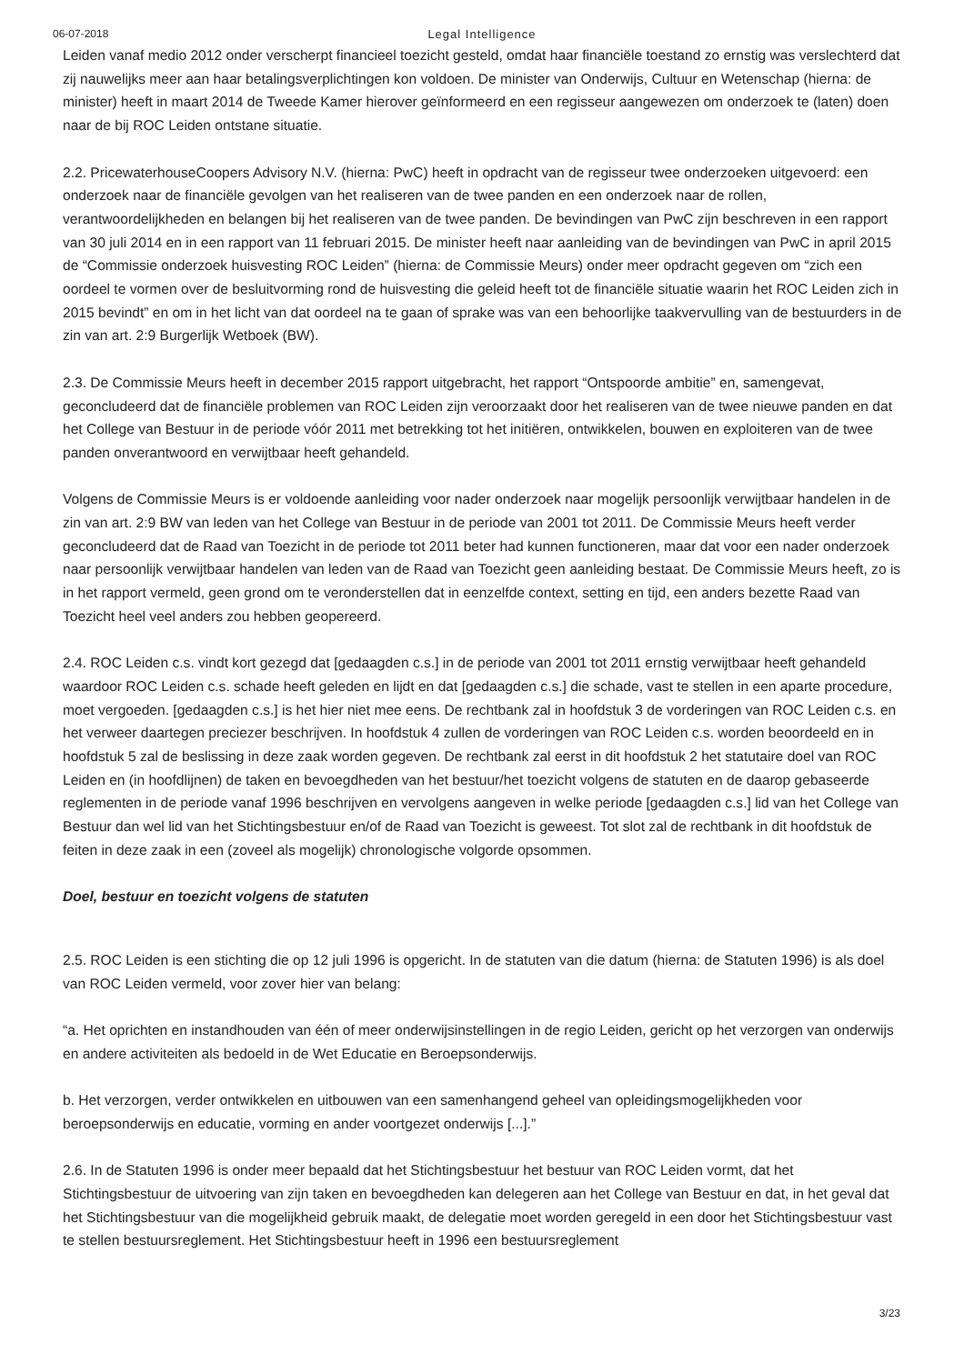06-07-2018 Legal Intelligence
Leiden vanaf medio 2012 onder verscherpt financieel toezicht gesteld, omdat haar financiële toestand zo ernstig was verslechterd dat zij nauwelijks meer aan haar betalingsverplichtingen kon voldoen. De minister van Onderwijs, Cultuur en Wetenschap (hierna: de minister) heeft in maart 2014 de Tweede Kamer hierover geïnformeerd en een regisseur aangewezen om onderzoek te (laten) doen naar de bij ROC Leiden ontstane situatie.
2.2. PricewaterhouseCoopers Advisory N.V. (hierna: PwC) heeft in opdracht van de regisseur twee onderzoeken uitgevoerd: een onderzoek naar de financiële gevolgen van het realiseren van de twee panden en een onderzoek naar de rollen, verantwoordelijkheden en belangen bij het realiseren van de twee panden. De bevindingen van PwC zijn beschreven in een rapport van 30 juli 2014 en in een rapport van 11 februari 2015. De minister heeft naar aanleiding van de bevindingen van PwC in april 2015 de “Commissie onderzoek huisvesting ROC Leiden” (hierna: de Commissie Meurs) onder meer opdracht gegeven om “zich een oordeel te vormen over de besluitvorming rond de huisvesting die geleid heeft tot de financiële situatie waarin het ROC Leiden zich in 2015 bevindt” en om in het licht van dat oordeel na te gaan of sprake was van een behoorlijke taakvervulling van de bestuurders in de zin van art. 2:9 Burgerlijk Wetboek (BW).
2.3. De Commissie Meurs heeft in december 2015 rapport uitgebracht, het rapport “Ontspoorde ambitie” en, samengevat, geconcludeerd dat de financiële problemen van ROC Leiden zijn veroorzaakt door het realiseren van de twee nieuwe panden en dat het College van Bestuur in de periode vóór 2011 met betrekking tot het initiëren, ontwikkelen, bouwen en exploiteren van de twee panden onverantwoord en verwijtbaar heeft gehandeld.
Volgens de Commissie Meurs is er voldoende aanleiding voor nader onderzoek naar mogelijk persoonlijk verwijtbaar handelen in de zin van art. 2:9 BW van leden van het College van Bestuur in de periode van 2001 tot 2011. De Commissie Meurs heeft verder geconcludeerd dat de Raad van Toezicht in de periode tot 2011 beter had kunnen functioneren, maar dat voor een nader onderzoek naar persoonlijk verwijtbaar handelen van leden van de Raad van Toezicht geen aanleiding bestaat. De Commissie Meurs heeft, zo is in het rapport vermeld, geen grond om te veronderstellen dat in eenzelfde context, setting en tijd, een anders bezette Raad van Toezicht heel veel anders zou hebben geopereerd.
2.4. ROC Leiden c.s. vindt kort gezegd dat [gedaagden c.s.] in de periode van 2001 tot 2011 ernstig verwijtbaar heeft gehandeld waardoor ROC Leiden c.s. schade heeft geleden en lijdt en dat [gedaagden c.s.] die schade, vast te stellen in een aparte procedure, moet vergoeden. [gedaagden c.s.] is het hier niet mee eens. De rechtbank zal in hoofdstuk 3 de vorderingen van ROC Leiden c.s. en het verweer daartegen preciezer beschrijven. In hoofdstuk 4 zullen de vorderingen van ROC Leiden c.s. worden beoordeeld en in hoofdstuk 5 zal de beslissing in deze zaak worden gegeven. De rechtbank zal eerst in dit hoofdstuk 2 het statutaire doel van ROC Leiden en (in hoofdlijnen) de taken en bevoegdheden van het bestuur/het toezicht volgens de statuten en de daarop gebaseerde reglementen in de periode vanaf 1996 beschrijven en vervolgens aangeven in welke periode [gedaagden c.s.] lid van het College van Bestuur dan wel lid van het Stichtingsbestuur en/of de Raad van Toezicht is geweest. Tot slot zal de rechtbank in dit hoofdstuk de feiten in deze zaak in een (zoveel als mogelijk) chronologische volgorde opsommen.
Doel, bestuur en toezicht volgens de statuten
2.5. ROC Leiden is een stichting die op 12 juli 1996 is opgericht. In de statuten van die datum (hierna: de Statuten 1996) is als doel van ROC Leiden vermeld, voor zover hier van belang:
“a. Het oprichten en instandhouden van één of meer onderwijsinstellingen in de regio Leiden, gericht op het verzorgen van onderwijs en andere activiteiten als bedoeld in de Wet Educatie en Beroepsonderwijs.
b. Het verzorgen, verder ontwikkelen en uitbouwen van een samenhangend geheel van opleidingsmogelijkheden voor beroepsonderwijs en educatie, vorming en ander voortgezet onderwijs [...].”
2.6. In de Statuten 1996 is onder meer bepaald dat het Stichtingsbestuur het bestuur van ROC Leiden vormt, dat het Stichtingsbestuur de uitvoering van zijn taken en bevoegdheden kan delegeren aan het College van Bestuur en dat, in het geval dat het Stichtingsbestuur van die mogelijkheid gebruik maakt, de delegatie moet worden geregeld in een door het Stichtingsbestuur vast te stellen bestuursreglement. Het Stichtingsbestuur heeft in 1996 een bestuursreglement
3/23